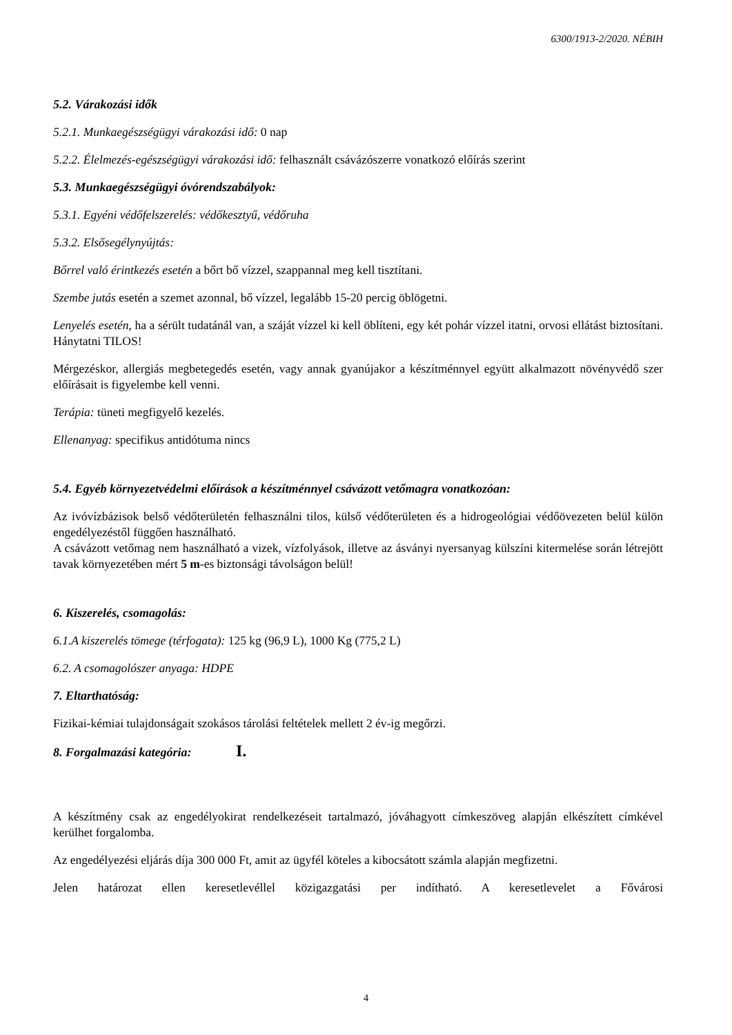6300/1913-2/2020. NÉBIH
5.2. Várakozási idők
5.2.1. Munkaegészségügyi várakozási idő: 0 nap
5.2.2. Élelmezés-egészségügyi várakozási idő: felhasznált csávázószerre vonatkozó előírás szerint
5.3. Munkaegészségügyi óvórendszabályok:
5.3.1. Egyéni védőfelszerelés: védőkesztyű, védőruha
5.3.2. Elsősegélynyújtás:
Bőrrel való érintkezés esetén a bőrt bő vízzel, szappannal meg kell tisztítani.
Szembe jutás esetén a szemet azonnal, bő vízzel, legalább 15-20 percig öblögetni.
Lenyelés esetén, ha a sérült tudatánál van, a száját vízzel ki kell öblíteni, egy két pohár vízzel itatni, orvosi ellátást biztosítani. Hánytatni TILOS!
Mérgezéskor, allergiás megbetegedés esetén, vagy annak gyanújakor a készítménnyel együtt alkalmazott növényvédő szer előírásait is figyelembe kell venni.
Terápia: tüneti megfigyelő kezelés.
Ellenanyag: specifikus antidótuma nincs
5.4. Egyéb környezetvédelmi előírások a készítménnyel csávázott vetőmagra vonatkozóan:
Az ivóvízbázisok belső védőterületén felhasználni tilos, külső védőterületen és a hidrogeológiai védőövezeten belül külön engedélyezéstől függően használható.
A csávázott vetőmag nem használható a vizek, vízfolyások, illetve az ásványi nyersanyag külszíni kitermelése során létrejött tavak környezetében mért 5 m-es biztonsági távolságon belül!
6. Kiszerelés, csomagolás:
6.1.A kiszerelés tömege (térfogata): 125 kg (96,9 L), 1000 Kg (775,2 L)
6.2. A csomagolószer anyaga: HDPE
7. Eltarthatóság:
Fizikai-kémiai tulajdonságait szokásos tárolási feltételek mellett 2 év-ig megőrzi.
8. Forgalmazási kategória: I.
A készítmény csak az engedélyokirat rendelkezéseit tartalmazó, jóváhagyott címkeszöveg alapján elkészített címkével kerülhet forgalomba.
Az engedélyezési eljárás díja 300 000 Ft, amit az ügyfél köteles a kibocsátott számla alapján megfizetni.
Jelen határozat ellen keresetlevéllel közigazgatási per indítható. A keresetlevelet a Fővárosi
4